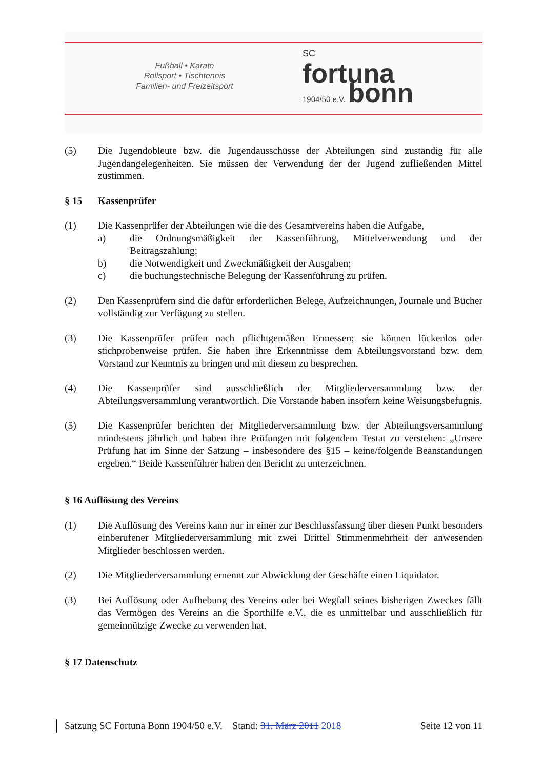Fußball • Karate
Rollsport • Tischtennis
Familien- und Freizeitsport
SC
fortuna
1904/50 e.V. bonn
(5) Die Jugendobleute bzw. die Jugendausschüsse der Abteilungen sind zuständig für alle Jugendangelegenheiten. Sie müssen der Verwendung der der Jugend zufließenden Mittel zustimmen.
§ 15 Kassenprüfer
(1) Die Kassenprüfer der Abteilungen wie die des Gesamtvereins haben die Aufgabe,
a) die Ordnungsmäßigkeit der Kassenführung, Mittelverwendung und der Beitragszahlung;
b) die Notwendigkeit und Zweckmäßigkeit der Ausgaben;
c) die buchungstechnische Belegung der Kassenführung zu prüfen.
(2) Den Kassenprüfern sind die dafür erforderlichen Belege, Aufzeichnungen, Journale und Bücher vollständig zur Verfügung zu stellen.
(3) Die Kassenprüfer prüfen nach pflichtgemäßen Ermessen; sie können lückenlos oder stichprobenweise prüfen. Sie haben ihre Erkenntnisse dem Abteilungsvorstand bzw. dem Vorstand zur Kenntnis zu bringen und mit diesem zu besprechen.
(4) Die Kassenprüfer sind ausschließlich der Mitgliederversammlung bzw. der Abteilungsversammlung verantwortlich. Die Vorstände haben insofern keine Weisungsbefugnis.
(5) Die Kassenprüfer berichten der Mitgliederversammlung bzw. der Abteilungsversammlung mindestens jährlich und haben ihre Prüfungen mit folgendem Testat zu verstehen: „Unsere Prüfung hat im Sinne der Satzung – insbesondere des §15 – keine/folgende Beanstandungen ergeben.“ Beide Kassenführer haben den Bericht zu unterzeichnen.
§ 16 Auflösung des Vereins
(1) Die Auflösung des Vereins kann nur in einer zur Beschlussfassung über diesen Punkt besonders einberufener Mitgliederversammlung mit zwei Drittel Stimmenmehrheit der anwesenden Mitglieder beschlossen werden.
(2) Die Mitgliederversammlung ernennt zur Abwicklung der Geschäfte einen Liquidator.
(3) Bei Auflösung oder Aufhebung des Vereins oder bei Wegfall seines bisherigen Zweckes fällt das Vermögen des Vereins an die Sporthilfe e.V., die es unmittelbar und ausschließlich für gemeinnützige Zwecke zu verwenden hat.
§ 17 Datenschutz
Satzung SC Fortuna Bonn 1904/50 e.V. Stand: 31. März 2011 2018 Seite 12 von 11